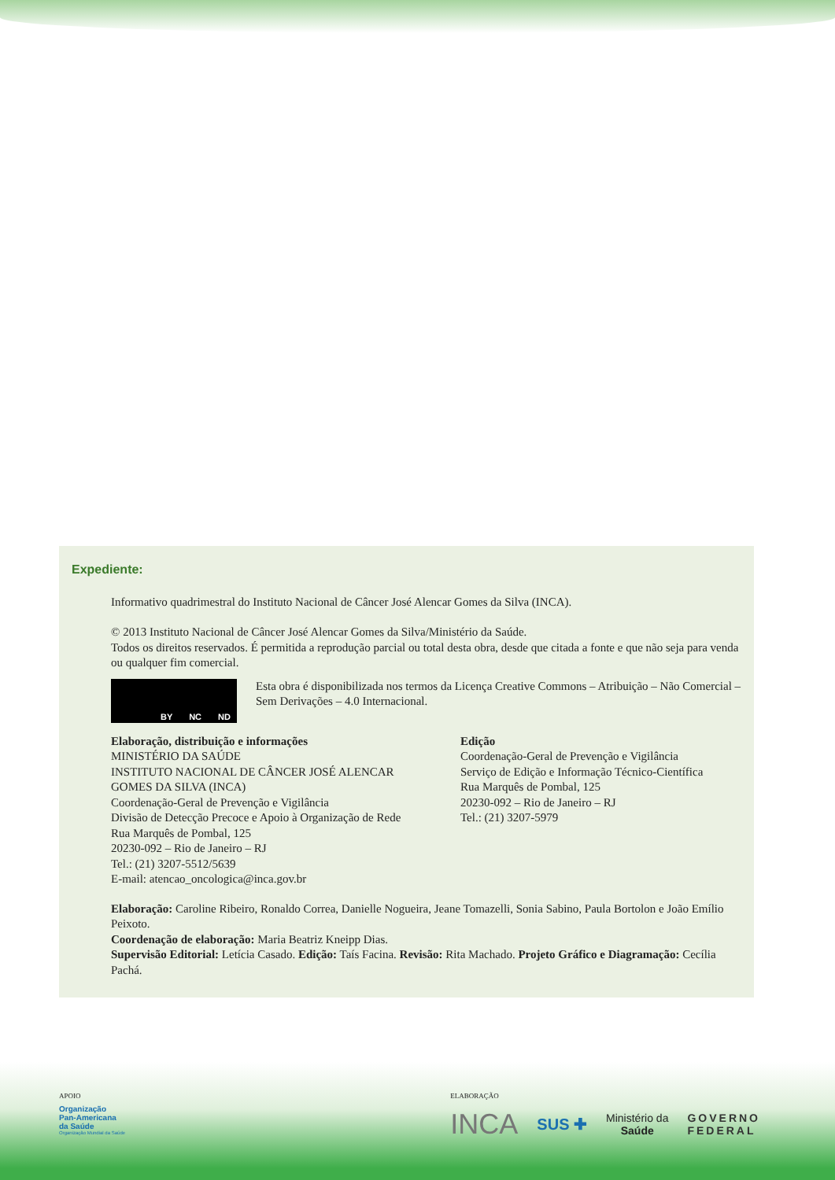Expediente:
Informativo quadrimestral do Instituto Nacional de Câncer José Alencar Gomes da Silva (INCA).
© 2013 Instituto Nacional de Câncer José Alencar Gomes da Silva/Ministério da Saúde.
Todos os direitos reservados. É permitida a reprodução parcial ou total desta obra, desde que citada a fonte e que não seja para venda ou qualquer fim comercial.
BY NC ND
Esta obra é disponibilizada nos termos da Licença Creative Commons – Atribuição – Não Comercial – Sem Derivações – 4.0 Internacional.
Elaboração, distribuição e informações
MINISTÉRIO DA SAÚDE
INSTITUTO NACIONAL DE CÂNCER JOSÉ ALENCAR GOMES DA SILVA (INCA)
Coordenação-Geral de Prevenção e Vigilância
Divisão de Detecção Precoce e Apoio à Organização de Rede
Rua Marquês de Pombal, 125
20230-092 – Rio de Janeiro – RJ
Tel.: (21) 3207-5512/5639
E-mail: atencao_oncologica@inca.gov.br
Edição
Coordenação-Geral de Prevenção e Vigilância
Serviço de Edição e Informação Técnico-Científica
Rua Marquês de Pombal, 125
20230-092 – Rio de Janeiro – RJ
Tel.: (21) 3207-5979
Elaboração: Caroline Ribeiro, Ronaldo Correa, Danielle Nogueira, Jeane Tomazelli, Sonia Sabino, Paula Bortolon e João Emílio Peixoto.
Coordenação de elaboração: Maria Beatriz Kneipp Dias.
Supervisão Editorial: Letícia Casado. Edição: Taís Facina. Revisão: Rita Machado. Projeto Gráfico e Diagramação: Cecília Pachá.
APOIO
Organização
Pan-Americana
da Saúde
Organização Mundial da Saúde
ELABORAÇÃO
INCA SUS ✚ Ministério da
Saúde GOVERNO
FEDERAL